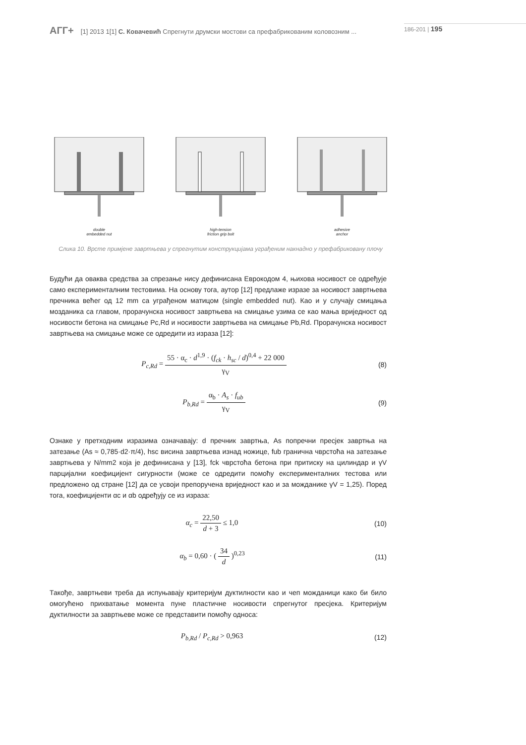АГГ+ [1] 2013 1[1] С. Ковачевић Спрегнути друмски мостови са префабрикованим коловозним ...
186-201 | 195
double
embedded nut
high-tension
friction grip bolt
adhesive
anchor
Слика 10. Врсте примјене завртњева у спрегнутим конструкцијама уграђеним накнадно у префабриковану плочу
Будући да оваква средства за спрезање нису дефинисана Еврокодом 4, њихова носивост се одређује само експерименталним тестовима. На основу тога, аутор [12] предлаже изразе за носивост завртњева пречника већег од 12 mm са уграђеном матицом (single embedded nut). Као и у случају смицања мозданика са главом, прорачунска носивост завртњева на смицање узима се као мања вриједност од носивости бетона на смицање Pc,Rd и носивости завртњева на смицање Pb,Rd. Прорачунска носивост завртњева на смицање може се одредити из израза [12]:
P<sub>c,Rd</sub> = 55 · α<sub>c</sub> · d<sup>1,9</sup> · (f<sub>ck</sub> · h<sub>sc</sub> / d)<sup>0,4</sup> + 22 000 γ<sub>V</sub>
(8)
P<sub>b,Rd</sub> = α<sub>b</sub> · A<sub>s</sub> · f<sub>ub</sub> γ<sub>V</sub> (9)
Ознаке у претходним изразима означавају: d пречник завртња, As попречни пресјек завртња на затезање (As ≈ 0,785·d2·π/4), hsc висина завртњева изнад ножице, fub гранична чврстоћа на затезање завртњева у N/mm2 која је дефинисана у [13], fck чврстоћа бетона при притиску на цилиндар и γV парцијални коефицијент сигурности (може се одредити помоћу експерименталних тестова или предложено од стране [12] да се усвоји препоручена вриједност као и за можданике γV = 1,25). Поред тога, коефицијенти αc и αb одређују се из израза:
α<sub>c</sub> = 22,50 d + 3 ≤ 1,0 (10)
α<sub>b</sub> = 0,60 · ( 34 d )<sup>0,23</sup> (11)
Такође, завртњеви треба да испуњавају критеријум дуктилности као и чеп можданици како би било омогућено прихватање момента пуне пластичне носивости спрегнутог пресјека. Критеријум дуктилности за завртњеве може се представити помоћу односа:
P<sub>b,Rd</sub> / P<sub>c,Rd</sub> > 0,963 (12)